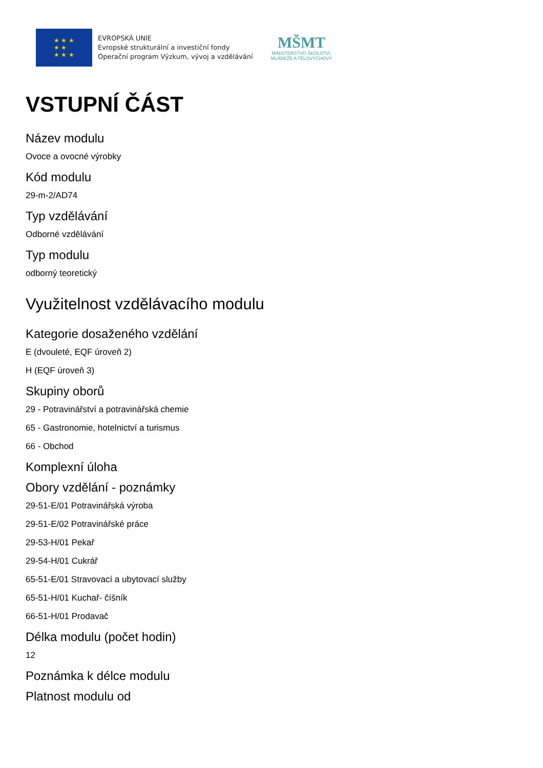★ ★ ★
★ ★
★ ★ ★
EVROPSKÁ UNIE
Evropské strukturální a investiční fondy
Operační program Výzkum, vývoj a vzdělávání
MŠMT
MINISTERSTVO ŠKOLSTVÍ,
MLÁDEŽE A TĚLOVÝCHOVY
VSTUPNÍ ČÁST
Název modulu
Ovoce a ovocné výrobky
Kód modulu
29-m-2/AD74
Typ vzdělávání
Odborné vzdělávání
Typ modulu
odborný teoretický
Využitelnost vzdělávacího modulu
Kategorie dosaženého vzdělání
E (dvouleté, EQF úroveň 2)
H (EQF úroveň 3)
Skupiny oborů
29 - Potravinářství a potravinářská chemie
65 - Gastronomie, hotelnictví a turismus
66 - Obchod
Komplexní úloha
Obory vzdělání - poznámky
29-51-E/01 Potravinářská výroba
29-51-E/02 Potravinářské práce
29-53-H/01 Pekař
29-54-H/01 Cukrář
65-51-E/01 Stravovací a ubytovací služby
65-51-H/01 Kuchař- číšník
66-51-H/01 Prodavač
Délka modulu (počet hodin)
12
Poznámka k délce modulu
Platnost modulu od